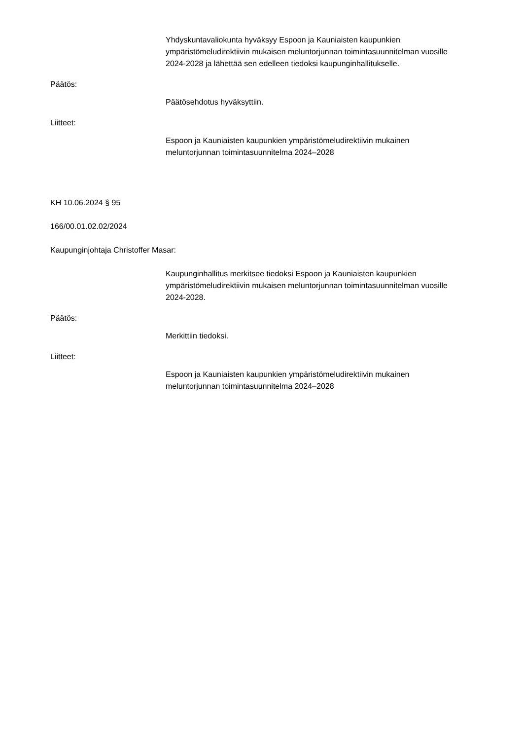Yhdyskuntavaliokunta hyväksyy Espoon ja Kauniaisten kaupunkien ympäristömeludirektiivin mukaisen meluntorjunnan toimintasuunnitelman vuosille 2024-2028 ja lähettää sen edelleen tiedoksi kaupunginhallitukselle.
Päätös:
Päätösehdotus hyväksyttiin.
Liitteet:
Espoon ja Kauniaisten kaupunkien ympäristömeludirektiivin mukainen meluntorjunnan toimintasuunnitelma 2024–2028
KH 10.06.2024 § 95
166/00.01.02.02/2024
Kaupunginjohtaja Christoffer Masar:
Kaupunginhallitus merkitsee tiedoksi Espoon ja Kauniaisten kaupunkien ympäristömeludirektiivin mukaisen meluntorjunnan toimintasuunnitelman vuosille 2024-2028.
Päätös:
Merkittiin tiedoksi.
Liitteet:
Espoon ja Kauniaisten kaupunkien ympäristömeludirektiivin mukainen meluntorjunnan toimintasuunnitelma 2024–2028